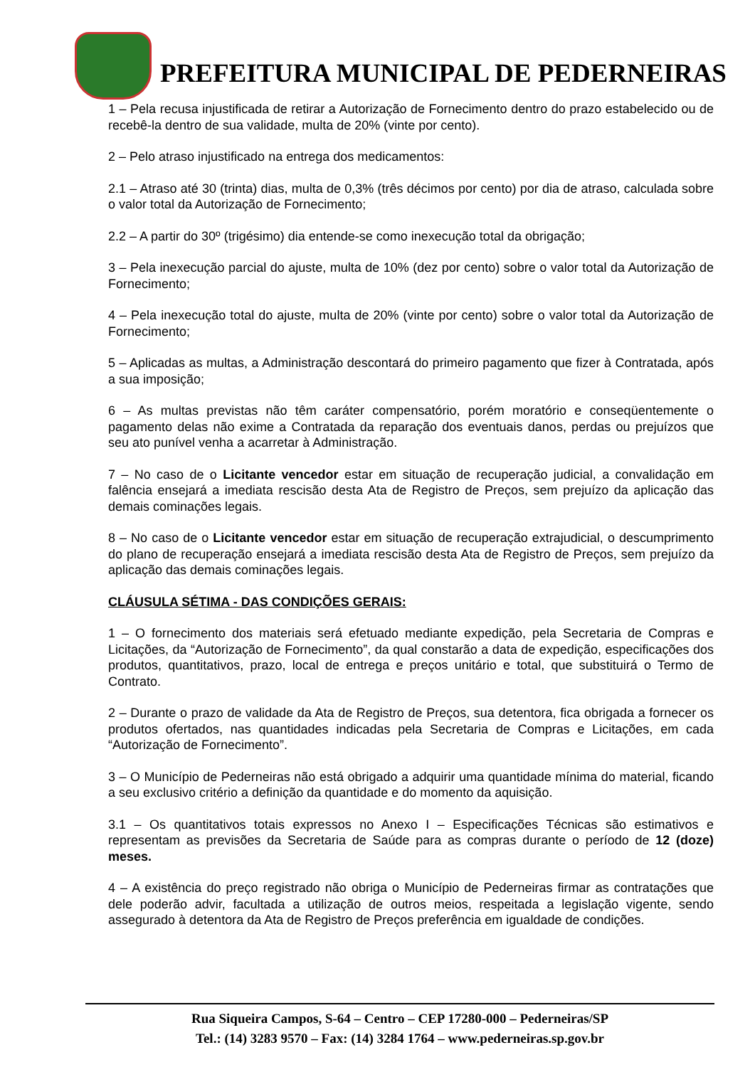PREFEITURA MUNICIPAL DE PEDERNEIRAS
1 – Pela recusa injustificada de retirar a Autorização de Fornecimento dentro do prazo estabelecido ou de recebê-la dentro de sua validade, multa de 20% (vinte por cento).
2 – Pelo atraso injustificado na entrega dos medicamentos:
2.1 – Atraso até 30 (trinta) dias, multa de 0,3% (três décimos por cento) por dia de atraso, calculada sobre o valor total da Autorização de Fornecimento;
2.2 – A partir do 30º (trigésimo) dia entende-se como inexecução total da obrigação;
3 – Pela inexecução parcial do ajuste, multa de 10% (dez por cento) sobre o valor total da Autorização de Fornecimento;
4 – Pela inexecução total do ajuste, multa de 20% (vinte por cento) sobre o valor total da Autorização de Fornecimento;
5 – Aplicadas as multas, a Administração descontará do primeiro pagamento que fizer à Contratada, após a sua imposição;
6 – As multas previstas não têm caráter compensatório, porém moratório e conseqüentemente o pagamento delas não exime a Contratada da reparação dos eventuais danos, perdas ou prejuízos que seu ato punível venha a acarretar à Administração.
7 – No caso de o Licitante vencedor estar em situação de recuperação judicial, a convalidação em falência ensejará a imediata rescisão desta Ata de Registro de Preços, sem prejuízo da aplicação das demais cominações legais.
8 – No caso de o Licitante vencedor estar em situação de recuperação extrajudicial, o descumprimento do plano de recuperação ensejará a imediata rescisão desta Ata de Registro de Preços, sem prejuízo da aplicação das demais cominações legais.
CLÁUSULA SÉTIMA - DAS CONDIÇÕES GERAIS:
1 – O fornecimento dos materiais será efetuado mediante expedição, pela Secretaria de Compras e Licitações, da “Autorização de Fornecimento”, da qual constarão a data de expedição, especificações dos produtos, quantitativos, prazo, local de entrega e preços unitário e total, que substituirá o Termo de Contrato.
2 – Durante o prazo de validade da Ata de Registro de Preços, sua detentora, fica obrigada a fornecer os produtos ofertados, nas quantidades indicadas pela Secretaria de Compras e Licitações, em cada “Autorização de Fornecimento”.
3 – O Município de Pederneiras não está obrigado a adquirir uma quantidade mínima do material, ficando a seu exclusivo critério a definição da quantidade e do momento da aquisição.
3.1 – Os quantitativos totais expressos no Anexo I – Especificações Técnicas são estimativos e representam as previsões da Secretaria de Saúde para as compras durante o período de 12 (doze) meses.
4 – A existência do preço registrado não obriga o Município de Pederneiras firmar as contratações que dele poderão advir, facultada a utilização de outros meios, respeitada a legislação vigente, sendo assegurado à detentora da Ata de Registro de Preços preferência em igualdade de condições.
Rua Siqueira Campos, S-64 – Centro – CEP 17280-000 – Pederneiras/SP
Tel.: (14) 3283 9570 – Fax: (14) 3284 1764 – www.pederneiras.sp.gov.br